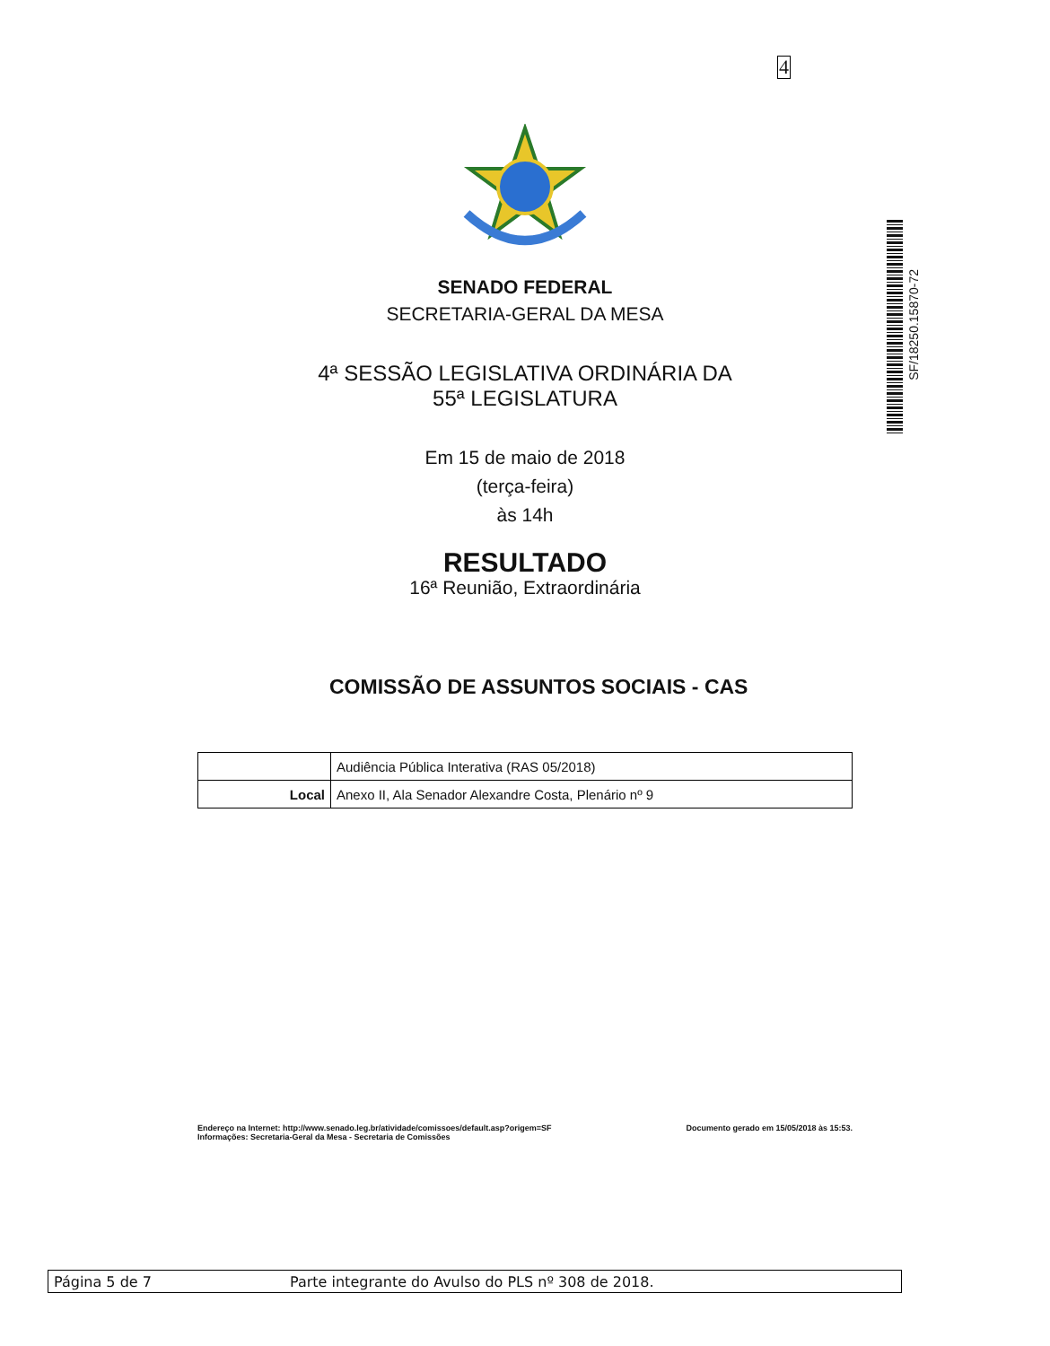4
SF/18250.15870-72
SENADO FEDERAL
SECRETARIA-GERAL DA MESA
4ª SESSÃO LEGISLATIVA ORDINÁRIA DA
55ª LEGISLATURA
Em 15 de maio de 2018
(terça-feira)
às 14h
RESULTADO
16ª Reunião, Extraordinária
COMISSÃO DE ASSUNTOS SOCIAIS - CAS
| | Audiência Pública Interativa (RAS 05/2018) |
| Local | Anexo II, Ala Senador Alexandre Costa, Plenário nº 9 |
Endereço na Internet: http://www.senado.leg.br/atividade/comissoes/default.asp?origem=SF
Informações: Secretaria-Geral da Mesa - Secretaria de Comissões
Documento gerado em 15/05/2018 às 15:53.
Página 5 de 7 Parte integrante do Avulso do PLS nº 308 de 2018.